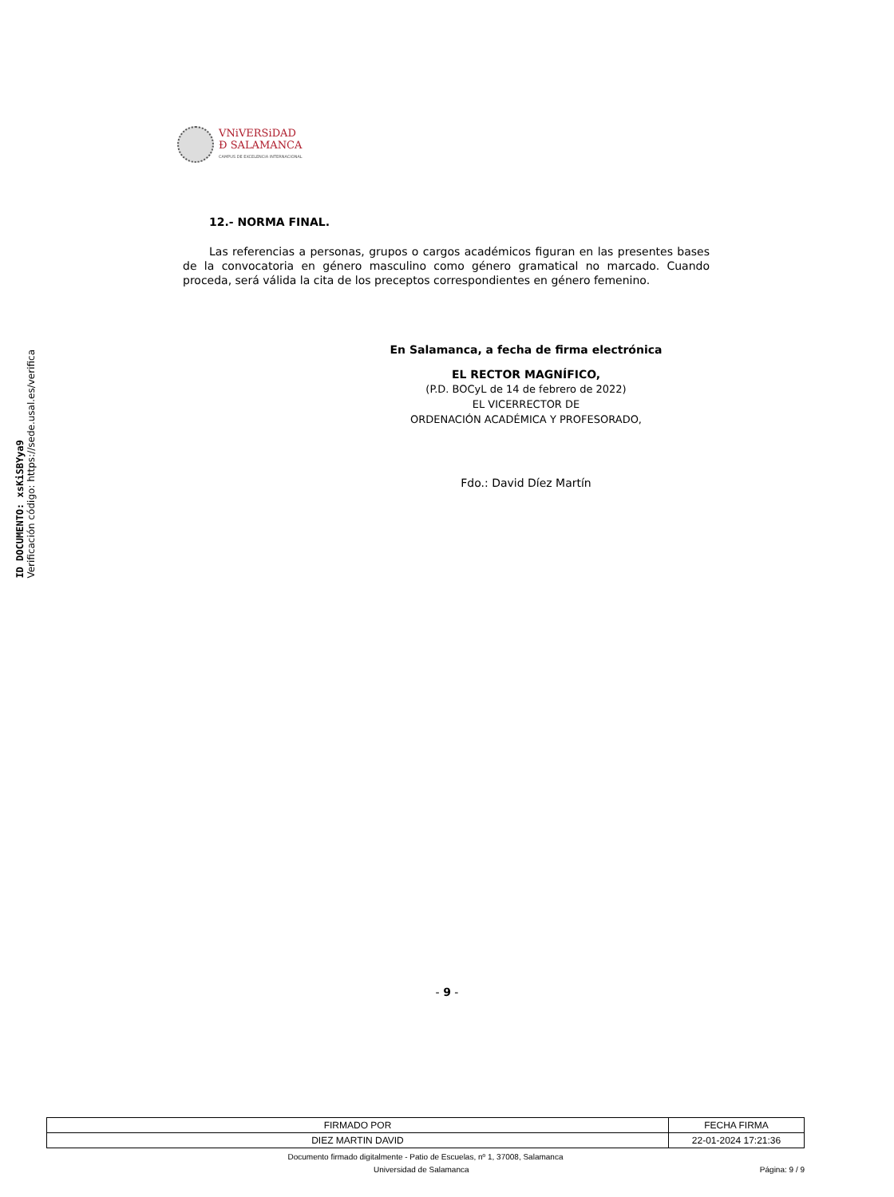ID DOCUMENTO: xsKiSBYya9
Verificación código: https://sede.usal.es/verifica
VNiVERSiDAD
Ð SALAMANCA
CAMPUS DE EXCELENCIA INTERNACIONAL
12.- NORMA FINAL.
Las referencias a personas, grupos o cargos académicos figuran en las presentes bases de la convocatoria en género masculino como género gramatical no marcado. Cuando proceda, será válida la cita de los preceptos correspondientes en género femenino.
En Salamanca, a fecha de firma electrónica
EL RECTOR MAGNÍFICO,
(P.D. BOCyL de 14 de febrero de 2022)
EL VICERRECTOR DE
ORDENACIÓN ACADÉMICA Y PROFESORADO,
Fdo.: David Díez Martín
- 9 -
| FIRMADO POR | FECHA FIRMA |
| --- | --- |
| DIEZ MARTIN DAVID | 22-01-2024 17:21:36 |
Documento firmado digitalmente - Patio de Escuelas, nº 1, 37008, Salamanca
Universidad de Salamanca Página: 9 / 9